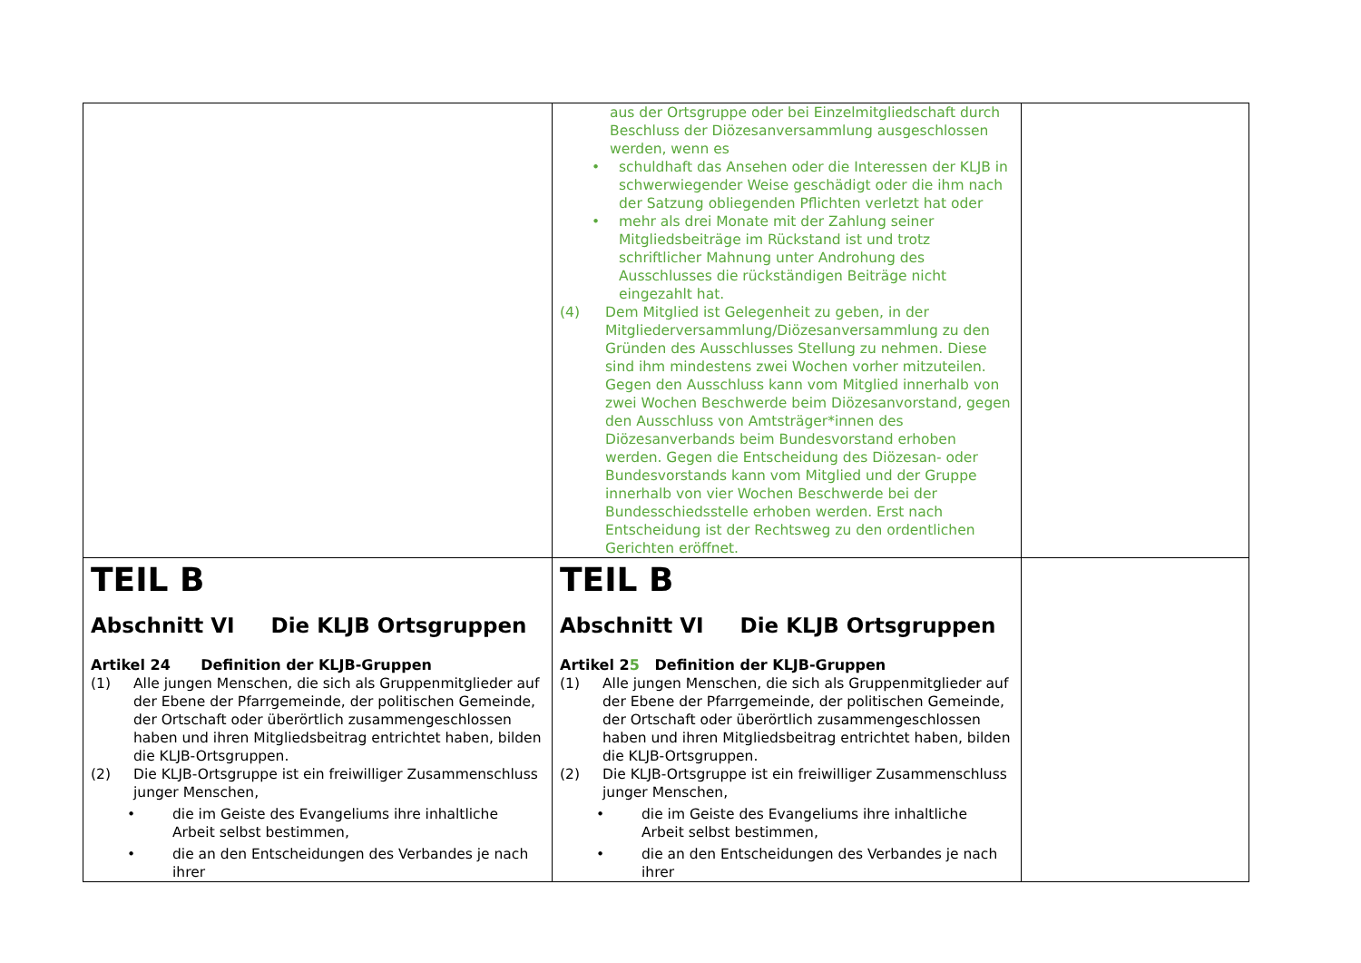| | aus der Ortsgruppe oder bei Einzelmitgliedschaft durch Beschluss der Diözesanversammlung ausgeschlossen werden, wenn es • schuldhaft das Ansehen oder die Interessen der KLJB in schwerwiegender Weise geschädigt oder die ihm nach der Satzung obliegenden Pflichten verletzt hat oder • mehr als drei Monate mit der Zahlung seiner Mitgliedsbeiträge im Rückstand ist und trotz schriftlicher Mahnung unter Androhung des Ausschlusses die rückständigen Beiträge nicht eingezahlt hat. (4) Dem Mitglied ist Gelegenheit zu geben, in der Mitgliederversammlung/Diözesanversammlung zu den Gründen des Ausschlusses Stellung zu nehmen. Diese sind ihm mindestens zwei Wochen vorher mitzuteilen. Gegen den Ausschluss kann vom Mitglied innerhalb von zwei Wochen Beschwerde beim Diözesanvorstand, gegen den Ausschluss von Amtsträger*innen des Diözesanverbands beim Bundesvorstand erhoben werden. Gegen die Entscheidung des Diözesan- oder Bundesvorstands kann vom Mitglied und der Gruppe innerhalb von vier Wochen Beschwerde bei der Bundesschiedsstelle erhoben werden. Erst nach Entscheidung ist der Rechtsweg zu den ordentlichen Gerichten eröffnet. | |
| TEIL B Abschnitt VI Die KLJB Ortsgruppen Artikel 24 Definition der KLJB-Gruppen (1) Alle jungen Menschen, die sich als Gruppenmitglieder auf der Ebene der Pfarrgemeinde, der politischen Gemeinde, der Ortschaft oder überörtlich zusammengeschlossen haben und ihren Mitgliedsbeitrag entrichtet haben, bilden die KLJB-Ortsgruppen. (2) Die KLJB-Ortsgruppe ist ein freiwilliger Zusammenschluss junger Menschen, • die im Geiste des Evangeliums ihre inhaltliche Arbeit selbst bestimmen, • die an den Entscheidungen des Verbandes je nach ihrer | TEIL B Abschnitt VI Die KLJB Ortsgruppen Artikel 2 5 Definition der KLJB-Gruppen (1) Alle jungen Menschen, die sich als Gruppenmitglieder auf der Ebene der Pfarrgemeinde, der politischen Gemeinde, der Ortschaft oder überörtlich zusammengeschlossen haben und ihren Mitgliedsbeitrag entrichtet haben, bilden die KLJB-Ortsgruppen. (2) Die KLJB-Ortsgruppe ist ein freiwilliger Zusammenschluss junger Menschen, • die im Geiste des Evangeliums ihre inhaltliche Arbeit selbst bestimmen, • die an den Entscheidungen des Verbandes je nach ihrer | |